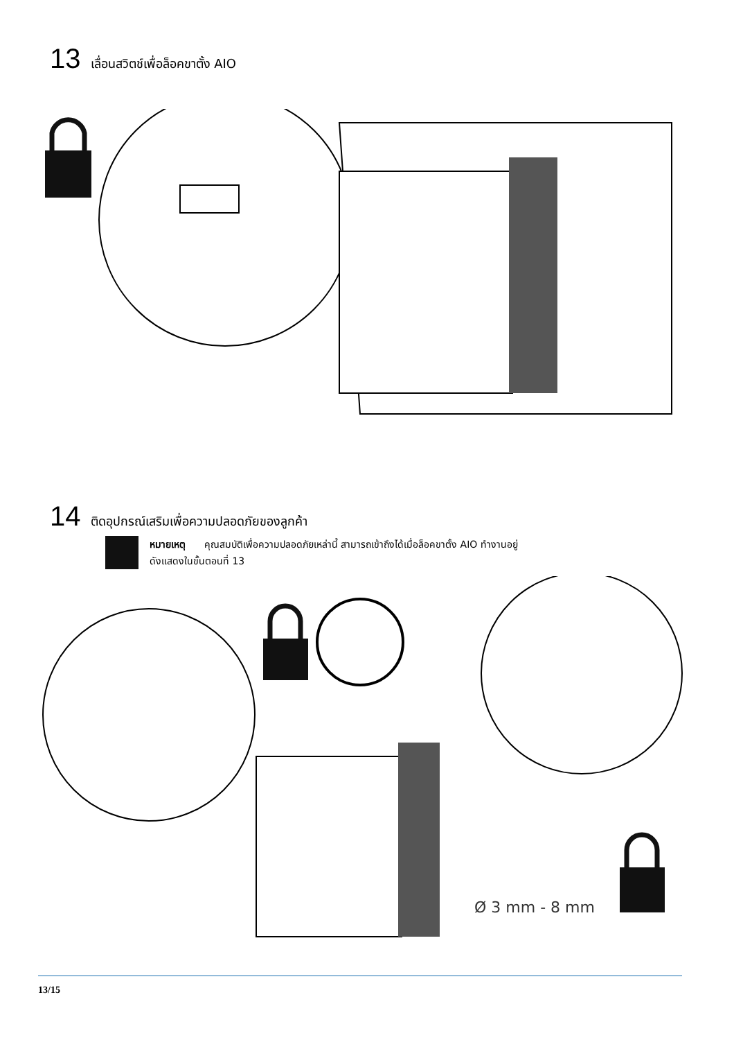13 เลื่อนสวิตช์เพื่อล็อคขาตั้ง AIO
14 ติดอุปกรณ์เสริมเพื่อความปลอดภัยของลูกค้า
หมายเหตุ คุณสมบัติเพื่อความปลอดภัยเหล่านี้ สามารถเข้าถึงได้เมื่อล็อคขาตั้ง AIO ทำงานอยู่
ดังแสดงในขั้นตอนที่ 13
Ø 3 mm - 8 mm
13/15